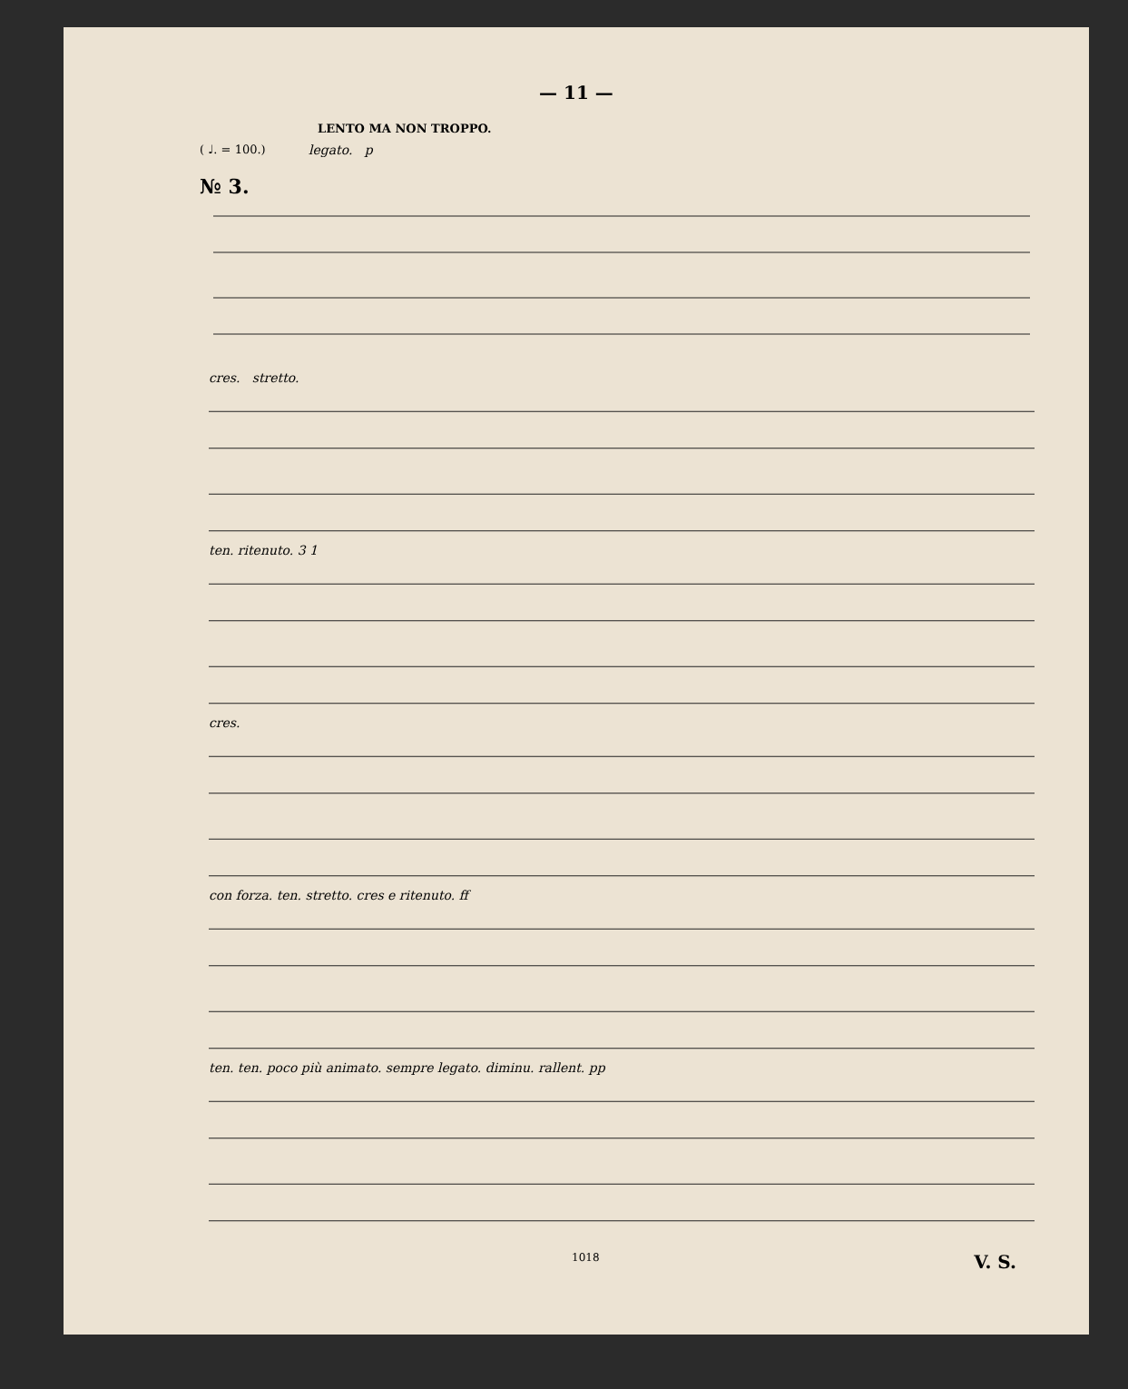— 11 —
LENTO MA NON TROPPO.
( ♩. = 100.)
№ 3.
legato. p
cres. stretto.
ten. ritenuto. 3 1
cres.
con forza. ten. stretto. cres e ritenuto. ff
ten. ten. poco più animato. sempre legato. diminu. rallent. pp
1018 V. S.